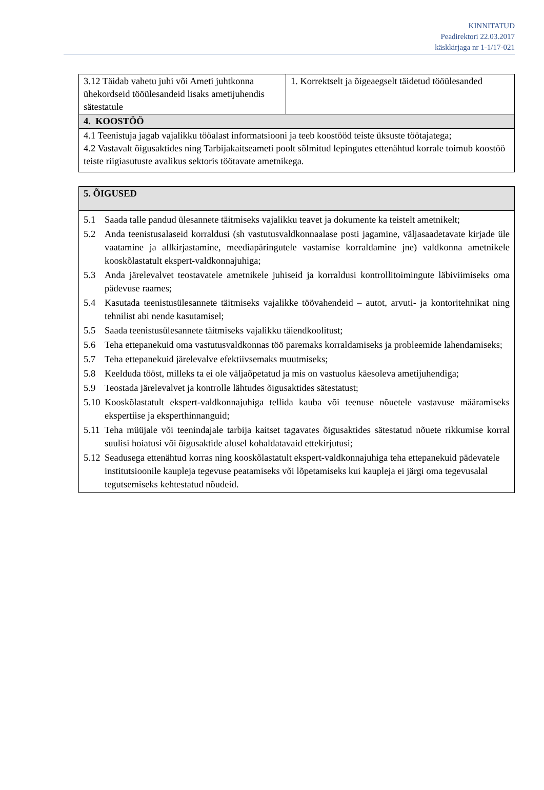KINNITATUD
Peadirektori 22.03.2017
käskkirjaga nr 1-1/17-021
| 3.12 Täidab vahetu juhi või Ameti juhtkonna ühekordseid tööülesandeid lisaks ametijuhendis sätestatule | 1. Korrektselt ja õigeaegselt täidetud tööülesanded |
| 4. KOOSTÖÖ | |
| 4.1 Teenistuja jagab vajalikku tööalast informatsiooni ja teeb koostööd teiste üksuste töötajatega; 4.2 Vastavalt õigusaktides ning Tarbijakaitseameti poolt sõlmitud lepingutes ettenähtud korrale toimub koostöö teiste riigiasutuste avalikus sektoris töötavate ametnikega. | |
| 5. ÕIGUSED |
| 5.1 Saada talle pandud ülesannete täitmiseks vajalikku teavet ja dokumente ka teistelt ametnikelt; 5.2 Anda teenistusalaseid korraldusi (sh vastutusvaldkonnaalase posti jagamine, väljasaadetavate kirjade üle vaatamine ja allkirjastamine, meediapäringutele vastamise korraldamine jne) valdkonna ametnikele kooskõlastatult ekspert-valdkonnajuhiga; 5.3 Anda järelevalvet teostavatele ametnikele juhiseid ja korraldusi kontrollitoimingute läbiviimiseks oma pädevuse raames; 5.4 Kasutada teenistusülesannete täitmiseks vajalikke töövahendeid – autot, arvuti- ja kontoritehnikat ning tehnilist abi nende kasutamisel; 5.5 Saada teenistusülesannete täitmiseks vajalikku täiendkoolitust; 5.6 Teha ettepanekuid oma vastutusvaldkonnas töö paremaks korraldamiseks ja probleemide lahendamiseks; 5.7 Teha ettepanekuid järelevalve efektiivsemaks muutmiseks; 5.8 Keelduda tööst, milleks ta ei ole väljaõpetatud ja mis on vastuolus käesoleva ametijuhendiga; 5.9 Teostada järelevalvet ja kontrolle lähtudes õigusaktides sätestatust; 5.10 Kooskõlastatult ekspert-valdkonnajuhiga tellida kauba või teenuse nõuetele vastavuse määramiseks ekspertiise ja eksperthinnanguid; 5.11 Teha müüjale või teenindajale tarbija kaitset tagavates õigusaktides sätestatud nõuete rikkumise korral suulisi hoiatusi või õigusaktide alusel kohaldatavaid ettekirjutusi; 5.12 Seadusega ettenähtud korras ning kooskõlastatult ekspert-valdkonnajuhiga teha ettepanekuid pädevatele institutsioonile kaupleja tegevuse peatamiseks või lõpetamiseks kui kaupleja ei järgi oma tegevusalal tegutsemiseks kehtestatud nõudeid. |